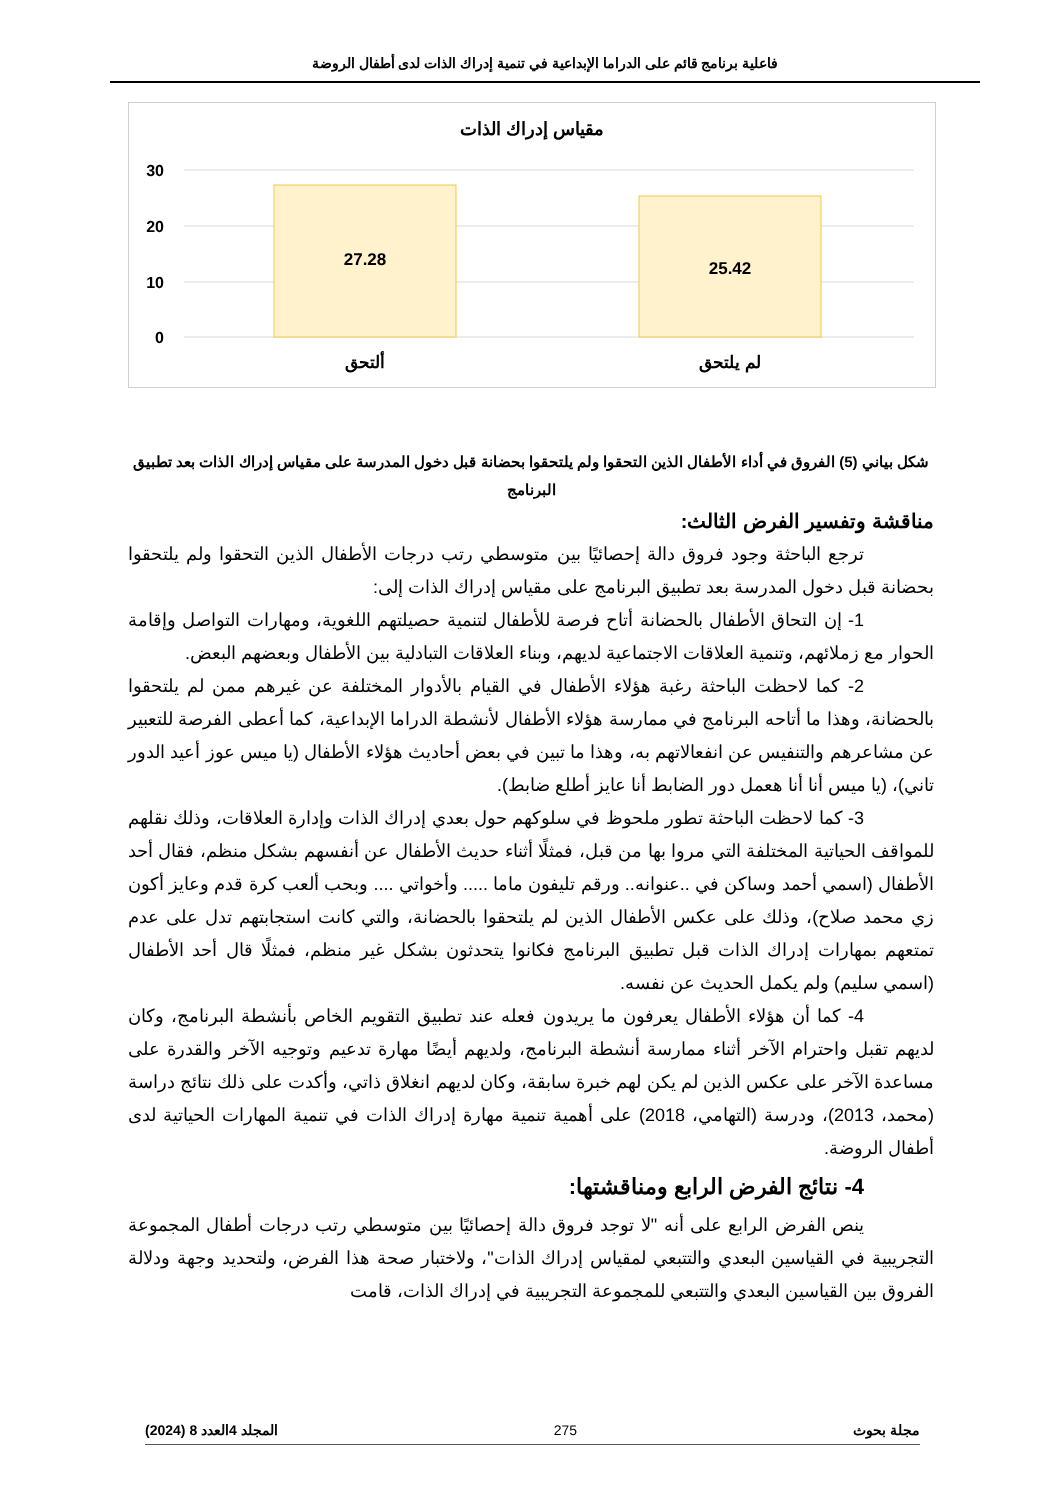فاعلية برنامج قائم على الدراما الإبداعية في تنمية إدراك الذات لدى أطفال الروضة
مقياس إدراك الذات
30
20
10
0
27.28
25.42
ألتحق
لم يلتحق
شكل بياني (5) الفروق في أداء الأطفال الذين التحقوا ولم يلتحقوا بحضانة قبل دخول المدرسة على مقياس إدراك الذات بعد تطبيق البرنامج
مناقشة وتفسير الفرض الثالث:
ترجع الباحثة وجود فروق دالة إحصائيًا بين متوسطي رتب درجات الأطفال الذين التحقوا ولم يلتحقوا بحضانة قبل دخول المدرسة بعد تطبيق البرنامج على مقياس إدراك الذات إلى:
1- إن التحاق الأطفال بالحضانة أتاح فرصة للأطفال لتنمية حصيلتهم اللغوية، ومهارات التواصل وإقامة الحوار مع زملائهم، وتنمية العلاقات الاجتماعية لديهم، وبناء العلاقات التبادلية بين الأطفال وبعضهم البعض.
2- كما لاحظت الباحثة رغبة هؤلاء الأطفال في القيام بالأدوار المختلفة عن غيرهم ممن لم يلتحقوا بالحضانة، وهذا ما أتاحه البرنامج في ممارسة هؤلاء الأطفال لأنشطة الدراما الإبداعية، كما أعطى الفرصة للتعبير عن مشاعرهم والتنفيس عن انفعالاتهم به، وهذا ما تبين في بعض أحاديث هؤلاء الأطفال (يا ميس عوز أعيد الدور تاني)، (يا ميس أنا أنا هعمل دور الضابط أنا عايز أطلع ضابط).
3- كما لاحظت الباحثة تطور ملحوظ في سلوكهم حول بعدي إدراك الذات وإدارة العلاقات، وذلك نقلهم للمواقف الحياتية المختلفة التي مروا بها من قبل، فمثلًا أثناء حديث الأطفال عن أنفسهم بشكل منظم، فقال أحد الأطفال (اسمي أحمد وساكن في ..عنوانه.. ورقم تليفون ماما ..... وأخواتي .... وبحب ألعب كرة قدم وعايز أكون زي محمد صلاح)، وذلك على عكس الأطفال الذين لم يلتحقوا بالحضانة، والتي كانت استجابتهم تدل على عدم تمتعهم بمهارات إدراك الذات قبل تطبيق البرنامج فكانوا يتحدثون بشكل غير منظم، فمثلًا قال أحد الأطفال (اسمي سليم) ولم يكمل الحديث عن نفسه.
4- كما أن هؤلاء الأطفال يعرفون ما يريدون فعله عند تطبيق التقويم الخاص بأنشطة البرنامج، وكان لديهم تقبل واحترام الآخر أثناء ممارسة أنشطة البرنامج، ولديهم أيضًا مهارة تدعيم وتوجيه الآخر والقدرة على مساعدة الآخر على عكس الذين لم يكن لهم خبرة سابقة، وكان لديهم انغلاق ذاتي، وأكدت على ذلك نتائج دراسة (محمد، 2013)، ودرسة (التهامي، 2018) على أهمية تنمية مهارة إدراك الذات في تنمية المهارات الحياتية لدى أطفال الروضة.
4- نتائج الفرض الرابع ومناقشتها:
ينص الفرض الرابع على أنه "لا توجد فروق دالة إحصائيًا بين متوسطي رتب درجات أطفال المجموعة التجريبية في القياسين البعدي والتتبعي لمقياس إدراك الذات"، ولاختبار صحة هذا الفرض، ولتحديد وجهة ودلالة الفروق بين القياسين البعدي والتتبعي للمجموعة التجريبية في إدراك الذات، قامت
مجلة بحوث 275 المجلد 4العدد 8 (2024)